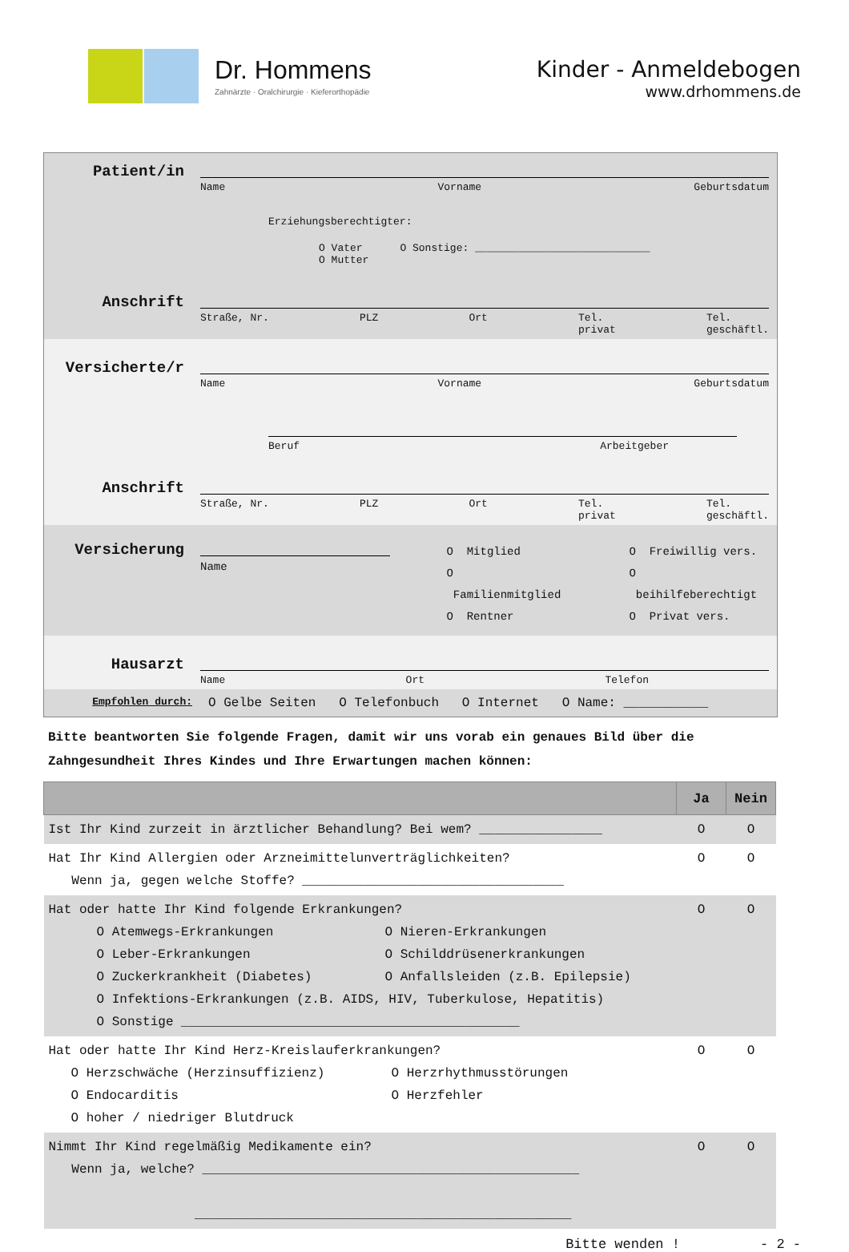Dr. Hommens
Zahnärzte · Oralchirurgie · Kieferorthopädie
Kinder - Anmeldebogen
www.drhommens.de
Patient/in
Name Vorname Geburtsdatum
Erziehungsberechtigter:
O Vater O Sonstige: ____________________________
O Mutter
Anschrift
Straße, Nr. PLZ Ort Tel.
privat Tel.
geschäftl.
Versicherte/r
Name Vorname Geburtsdatum
Beruf Arbeitgeber
Anschrift
Straße, Nr. PLZ Ort Tel.
privat Tel.
geschäftl.
Versicherung
Name O Mitglied
O Familienmitglied
O Rentner
O Freiwillig vers.
O beihilfeberechtigt
O Privat vers.
Hausarzt
Name Ort Telefon
Empfohlen durch:
O Gelbe Seiten O Telefonbuch O Internet O Name: ___________
Bitte beantworten Sie folgende Fragen, damit wir uns vorab ein genaues Bild über die Zahngesundheit Ihres Kindes und Ihre Erwartungen machen können:
| | Ja | Nein |
| --- | --- | --- |
| Ist Ihr Kind zurzeit in ärztlicher Behandlung? Bei wem? ________________ | O | O |
| Hat Ihr Kind Allergien oder Arzneimittelunverträglichkeiten? Wenn ja, gegen welche Stoffe? __________________________________ | O | O |
| Hat oder hatte Ihr Kind folgende Erkrankungen? O Atemwegs-Erkrankungen O Nieren-Erkrankungen O Leber-Erkrankungen O Schilddrüsenerkrankungen O Zuckerkrankheit (Diabetes) O Anfallsleiden (z.B. Epilepsie) O Infektions-Erkrankungen (z.B. AIDS, HIV, Tuberkulose, Hepatitis) O Sonstige ____________________________________________ | O | O |
| Hat oder hatte Ihr Kind Herz-Kreislauferkrankungen? O Herzschwäche (Herzinsuffizienz) O Herzrhythmusstörungen O Endocarditis O Herzfehler O hoher / niedriger Blutdruck | O | O |
| Nimmt Ihr Kind regelmäßig Medikamente ein? Wenn ja, welche? _________________________________________________ _________________________________________________ | O | O |
Bitte wenden ! - 2 -